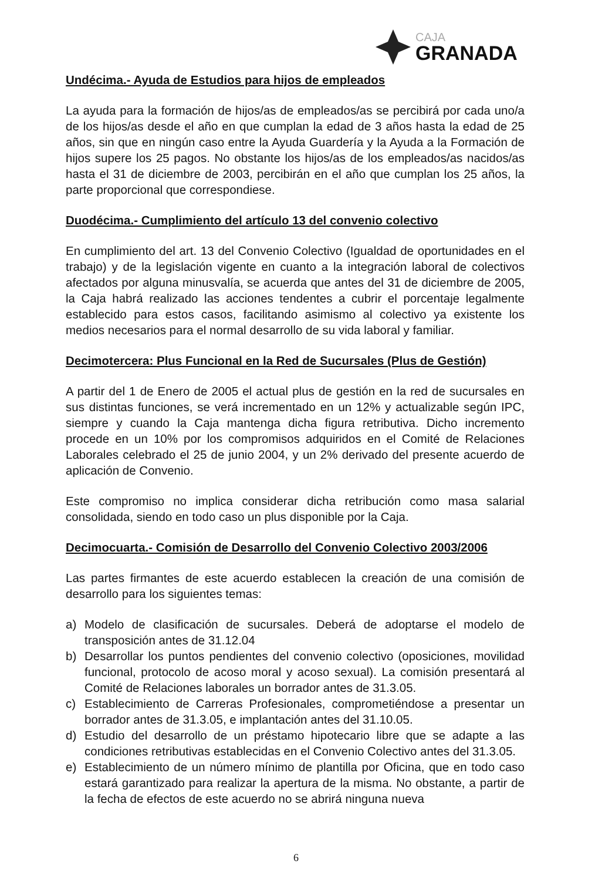CAJA
GRANADA
Undécima.- Ayuda de Estudios para hijos de empleados
La ayuda para la formación de hijos/as de empleados/as se percibirá por cada uno/a de los hijos/as desde el año en que cumplan la edad de 3 años hasta la edad de 25 años, sin que en ningún caso entre la Ayuda Guardería y la Ayuda a la Formación de hijos supere los 25 pagos. No obstante los hijos/as de los empleados/as nacidos/as hasta el 31 de diciembre de 2003, percibirán en el año que cumplan los 25 años, la parte proporcional que correspondiese.
Duodécima.- Cumplimiento del artículo 13 del convenio colectivo
En cumplimiento del art. 13 del Convenio Colectivo (Igualdad de oportunidades en el trabajo) y de la legislación vigente en cuanto a la integración laboral de colectivos afectados por alguna minusvalía, se acuerda que antes del 31 de diciembre de 2005, la Caja habrá realizado las acciones tendentes a cubrir el porcentaje legalmente establecido para estos casos, facilitando asimismo al colectivo ya existente los medios necesarios para el normal desarrollo de su vida laboral y familiar.
Decimotercera: Plus Funcional en la Red de Sucursales (Plus de Gestión)
A partir del 1 de Enero de 2005 el actual plus de gestión en la red de sucursales en sus distintas funciones, se verá incrementado en un 12% y actualizable según IPC, siempre y cuando la Caja mantenga dicha figura retributiva. Dicho incremento procede en un 10% por los compromisos adquiridos en el Comité de Relaciones Laborales celebrado el 25 de junio 2004, y un 2% derivado del presente acuerdo de aplicación de Convenio.
Este compromiso no implica considerar dicha retribución como masa salarial consolidada, siendo en todo caso un plus disponible por la Caja.
Decimocuarta.- Comisión de Desarrollo del Convenio Colectivo 2003/2006
Las partes firmantes de este acuerdo establecen la creación de una comisión de desarrollo para los siguientes temas:
a) Modelo de clasificación de sucursales. Deberá de adoptarse el modelo de transposición antes de 31.12.04
b) Desarrollar los puntos pendientes del convenio colectivo (oposiciones, movilidad funcional, protocolo de acoso moral y acoso sexual). La comisión presentará al Comité de Relaciones laborales un borrador antes de 31.3.05.
c) Establecimiento de Carreras Profesionales, comprometiéndose a presentar un borrador antes de 31.3.05, e implantación antes del 31.10.05.
d) Estudio del desarrollo de un préstamo hipotecario libre que se adapte a las condiciones retributivas establecidas en el Convenio Colectivo antes del 31.3.05.
e) Establecimiento de un número mínimo de plantilla por Oficina, que en todo caso estará garantizado para realizar la apertura de la misma. No obstante, a partir de la fecha de efectos de este acuerdo no se abrirá ninguna nueva
6